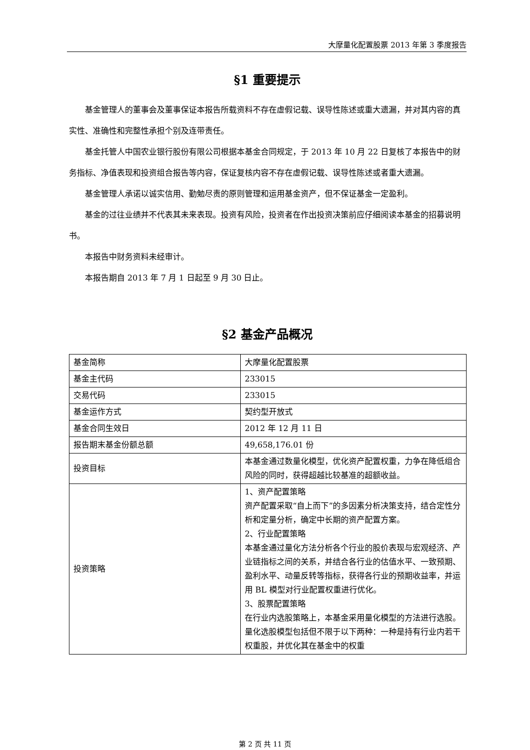大摩量化配置股票 2013 年第 3 季度报告
§1 重要提示
基金管理人的董事会及董事保证本报告所载资料不存在虚假记载、误导性陈述或重大遗漏，并对其内容的真实性、准确性和完整性承担个别及连带责任。
基金托管人中国农业银行股份有限公司根据本基金合同规定，于 2013 年 10 月 22 日复核了本报告中的财务指标、净值表现和投资组合报告等内容，保证复核内容不存在虚假记载、误导性陈述或者重大遗漏。
基金管理人承诺以诚实信用、勤勉尽责的原则管理和运用基金资产，但不保证基金一定盈利。
基金的过往业绩并不代表其未来表现。投资有风险，投资者在作出投资决策前应仔细阅读本基金的招募说明书。
本报告中财务资料未经审计。
本报告期自 2013 年 7 月 1 日起至 9 月 30 日止。
§2 基金产品概况
| 基金简称 | 大摩量化配置股票 |
| 基金主代码 | 233015 |
| 交易代码 | 233015 |
| 基金运作方式 | 契约型开放式 |
| 基金合同生效日 | 2012 年 12 月 11 日 |
| 报告期末基金份额总额 | 49,658,176.01 份 |
| 投资目标 | 本基金通过数量化模型，优化资产配置权重，力争在降低组合风险的同时，获得超越比较基准的超额收益。 |
| 投资策略 | 1、资产配置策略 资产配置采取“自上而下”的多因素分析决策支持，结合定性分析和定量分析，确定中长期的资产配置方案。 2、行业配置策略 本基金通过量化方法分析各个行业的股价表现与宏观经济、产业链指标之间的关系，并结合各行业的估值水平、一致预期、盈利水平、动量反转等指标，获得各行业的预期收益率，并运用 BL 模型对行业配置权重进行优化。 3、股票配置策略 在行业内选股策略上，本基金采用量化模型的方法进行选股。量化选股模型包括但不限于以下两种：一种是持有行业内若干权重股，并优化其在基金中的权重 |
第 2 页 共 11 页